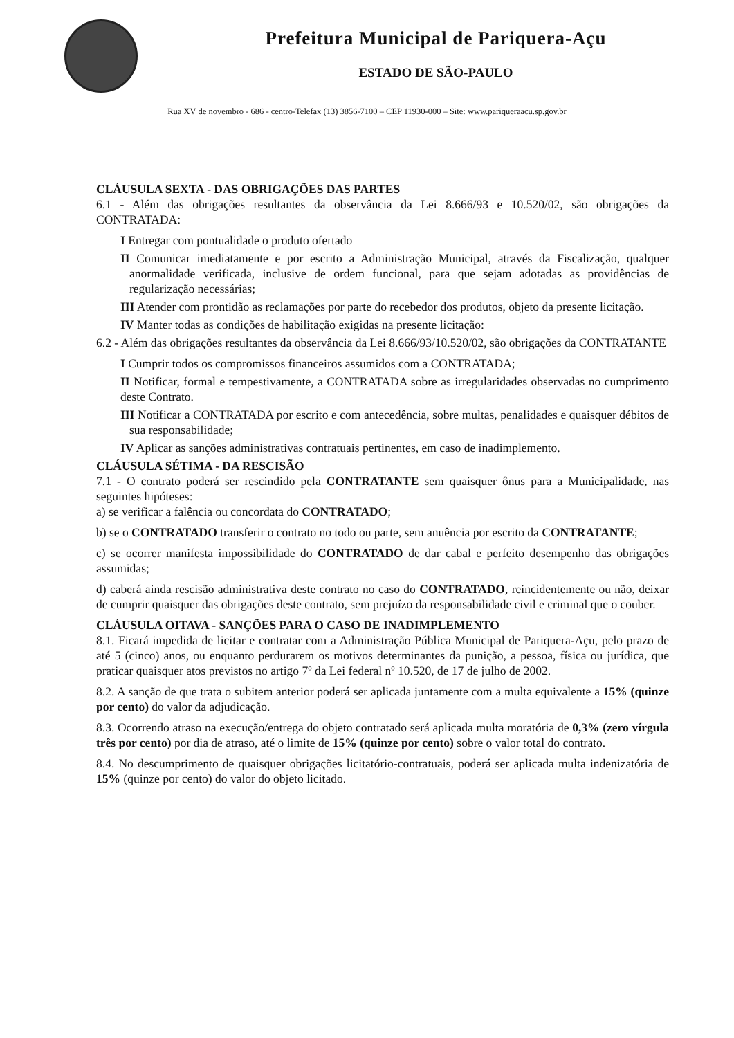Prefeitura Municipal de Pariquera-Açu
ESTADO DE SÃO-PAULO
Rua XV de novembro - 686 - centro-Telefax (13) 3856-7100 – CEP 11930-000 – Site: www.pariqueraacu.sp.gov.br
CLÁUSULA SEXTA - DAS OBRIGAÇÕES DAS PARTES
6.1 - Além das obrigações resultantes da observância da Lei 8.666/93 e 10.520/02, são obrigações da CONTRATADA:
I Entregar com pontualidade o produto ofertado
II Comunicar imediatamente e por escrito a Administração Municipal, através da Fiscalização, qualquer anormalidade verificada, inclusive de ordem funcional, para que sejam adotadas as providências de regularização necessárias;
III Atender com prontidão as reclamações por parte do recebedor dos produtos, objeto da presente licitação.
IV Manter todas as condições de habilitação exigidas na presente licitação:
6.2 - Além das obrigações resultantes da observância da Lei 8.666/93/10.520/02, são obrigações da CONTRATANTE
I Cumprir todos os compromissos financeiros assumidos com a CONTRATADA;
II Notificar, formal e tempestivamente, a CONTRATADA sobre as irregularidades observadas no cumprimento deste Contrato.
III Notificar a CONTRATADA por escrito e com antecedência, sobre multas, penalidades e quaisquer débitos de sua responsabilidade;
IV Aplicar as sanções administrativas contratuais pertinentes, em caso de inadimplemento.
CLÁUSULA SÉTIMA - DA RESCISÃO
7.1 - O contrato poderá ser rescindido pela CONTRATANTE sem quaisquer ônus para a Municipalidade, nas seguintes hipóteses:
a) se verificar a falência ou concordata do CONTRATADO;
b) se o CONTRATADO transferir o contrato no todo ou parte, sem anuência por escrito da CONTRATANTE;
c) se ocorrer manifesta impossibilidade do CONTRATADO de dar cabal e perfeito desempenho das obrigações assumidas;
d) caberá ainda rescisão administrativa deste contrato no caso do CONTRATADO, reincidentemente ou não, deixar de cumprir quaisquer das obrigações deste contrato, sem prejuízo da responsabilidade civil e criminal que o couber.
CLÁUSULA OITAVA - SANÇÕES PARA O CASO DE INADIMPLEMENTO
8.1. Ficará impedida de licitar e contratar com a Administração Pública Municipal de Pariquera-Açu, pelo prazo de até 5 (cinco) anos, ou enquanto perdurarem os motivos determinantes da punição, a pessoa, física ou jurídica, que praticar quaisquer atos previstos no artigo 7º da Lei federal nº 10.520, de 17 de julho de 2002.
8.2. A sanção de que trata o subitem anterior poderá ser aplicada juntamente com a multa equivalente a 15% (quinze por cento) do valor da adjudicação.
8.3. Ocorrendo atraso na execução/entrega do objeto contratado será aplicada multa moratória de 0,3% (zero vírgula três por cento) por dia de atraso, até o limite de 15% (quinze por cento) sobre o valor total do contrato.
8.4. No descumprimento de quaisquer obrigações licitatório-contratuais, poderá ser aplicada multa indenizatória de 15% (quinze por cento) do valor do objeto licitado.